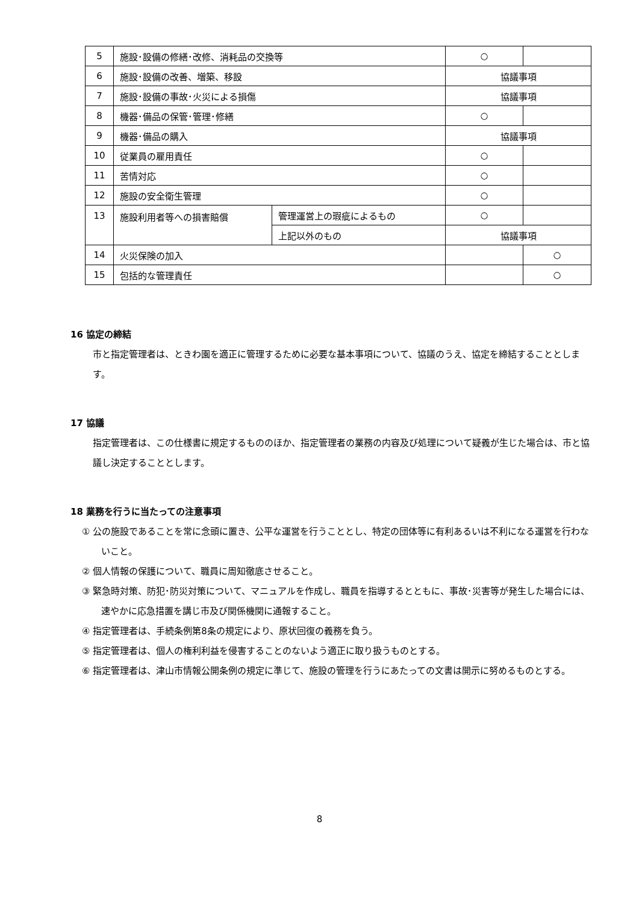| 5 | 施設･設備の修繕･改修、消耗品の交換等 | | ○ | |
| 6 | 施設･設備の改善、増築、移設 | | 協議事項 | |
| 7 | 施設･設備の事故･火災による損傷 | | 協議事項 | |
| 8 | 機器･備品の保管･管理･修繕 | | ○ | |
| 9 | 機器･備品の購入 | | 協議事項 | |
| 10 | 従業員の雇用責任 | | ○ | |
| 11 | 苦情対応 | | ○ | |
| 12 | 施設の安全衛生管理 | | ○ | |
| 13 | 施設利用者等への損害賠償 | 管理運営上の瑕疵によるもの | ○ | |
| | | 上記以外のもの | 協議事項 | |
| 14 | 火災保険の加入 | | | ○ |
| 15 | 包括的な管理責任 | | | ○ |
16 協定の締結
市と指定管理者は、ときわ園を適正に管理するために必要な基本事項について、協議のうえ、協定を締結することとします。
17 協議
指定管理者は、この仕様書に規定するもののほか、指定管理者の業務の内容及び処理について疑義が生じた場合は、市と協議し決定することとします。
18 業務を行うに当たっての注意事項
① 公の施設であることを常に念頭に置き、公平な運営を行うこととし、特定の団体等に有利あるいは不利になる運営を行わないこと。
② 個人情報の保護について、職員に周知徹底させること。
③ 緊急時対策、防犯･防災対策について、マニュアルを作成し、職員を指導するとともに、事故･災害等が発生した場合には、速やかに応急措置を講じ市及び関係機関に通報すること。
④ 指定管理者は、手続条例第8条の規定により、原状回復の義務を負う。
⑤ 指定管理者は、個人の権利利益を侵害することのないよう適正に取り扱うものとする。
⑥ 指定管理者は、津山市情報公開条例の規定に準じて、施設の管理を行うにあたっての文書は開示に努めるものとする。
8